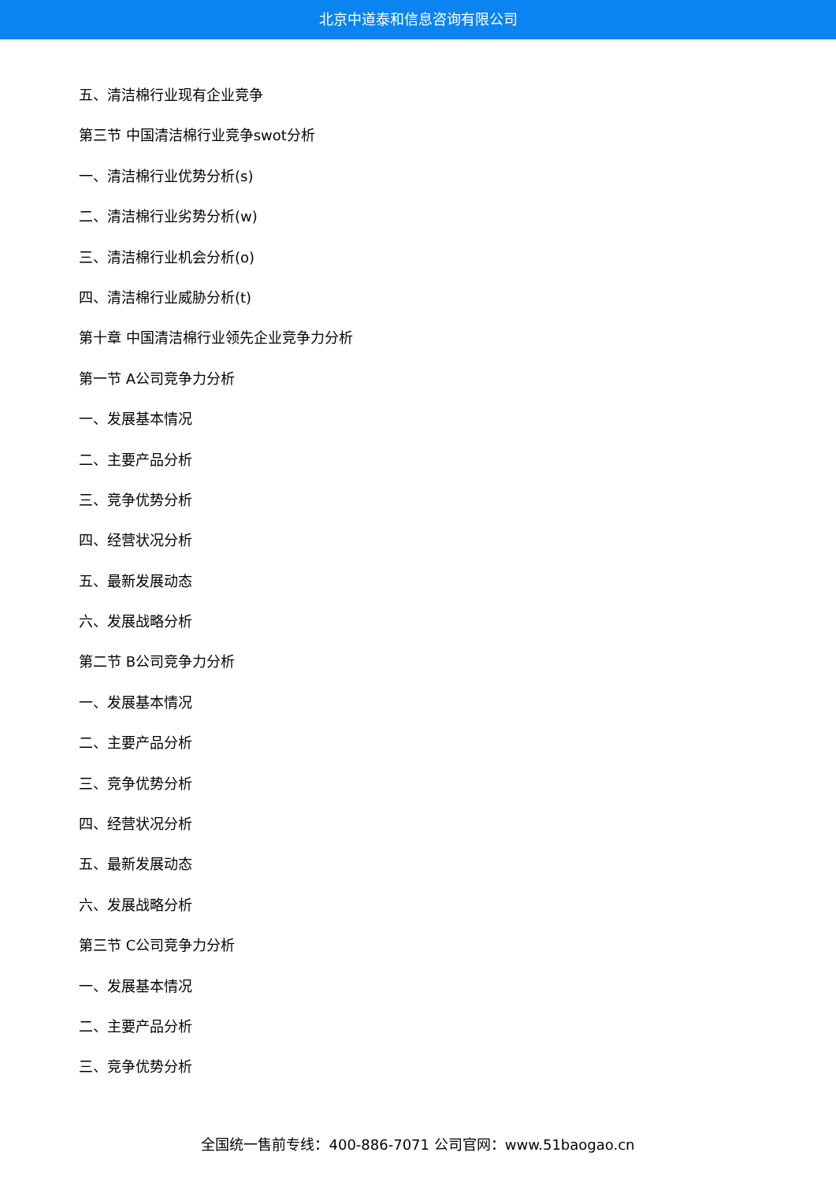北京中道泰和信息咨询有限公司
五、清洁棉行业现有企业竞争
第三节 中国清洁棉行业竞争swot分析
一、清洁棉行业优势分析(s)
二、清洁棉行业劣势分析(w)
三、清洁棉行业机会分析(o)
四、清洁棉行业威胁分析(t)
第十章 中国清洁棉行业领先企业竞争力分析
第一节 A公司竞争力分析
一、发展基本情况
二、主要产品分析
三、竞争优势分析
四、经营状况分析
五、最新发展动态
六、发展战略分析
第二节 B公司竞争力分析
一、发展基本情况
二、主要产品分析
三、竞争优势分析
四、经营状况分析
五、最新发展动态
六、发展战略分析
第三节 C公司竞争力分析
一、发展基本情况
二、主要产品分析
三、竞争优势分析
全国统一售前专线：400-886-7071 公司官网：www.51baogao.cn